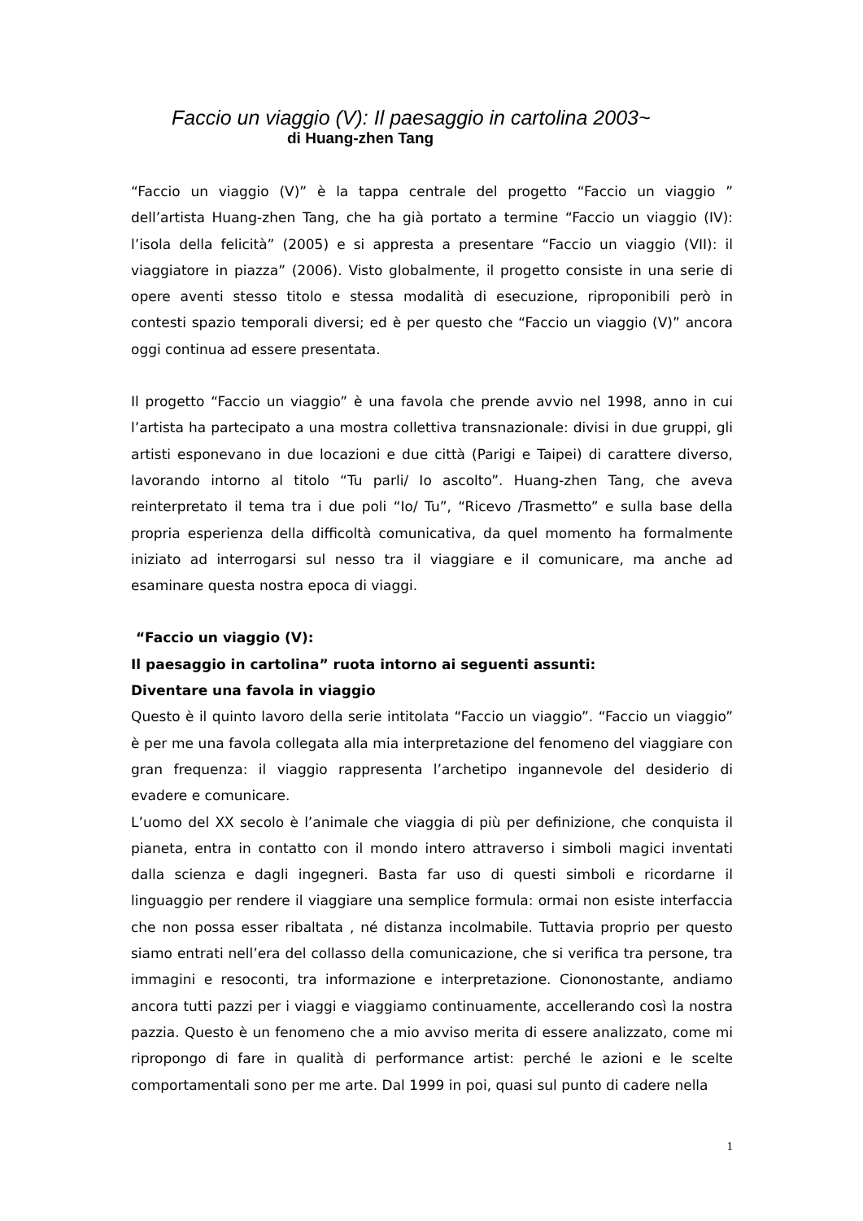Faccio un viaggio (V): Il paesaggio in cartolina 2003~
di Huang-zhen Tang
“Faccio un viaggio (V)” è la tappa centrale del progetto “Faccio un viaggio ” dell’artista Huang-zhen Tang, che ha già portato a termine “Faccio un viaggio (IV): l’isola della felicità” (2005) e si appresta a presentare “Faccio un viaggio (VII): il viaggiatore in piazza” (2006). Visto globalmente, il progetto consiste in una serie di opere aventi stesso titolo e stessa modalità di esecuzione, riproponibili però in contesti spazio temporali diversi; ed è per questo che “Faccio un viaggio (V)” ancora oggi continua ad essere presentata.
Il progetto “Faccio un viaggio” è una favola che prende avvio nel 1998, anno in cui l’artista ha partecipato a una mostra collettiva transnazionale: divisi in due gruppi, gli artisti esponevano in due locazioni e due città (Parigi e Taipei) di carattere diverso, lavorando intorno al titolo “Tu parli/ Io ascolto”. Huang-zhen Tang, che aveva reinterpretato il tema tra i due poli “Io/ Tu”, “Ricevo /Trasmetto” e sulla base della propria esperienza della difficoltà comunicativa, da quel momento ha formalmente iniziato ad interrogarsi sul nesso tra il viaggiare e il comunicare, ma anche ad esaminare questa nostra epoca di viaggi.
“Faccio un viaggio (V):
Il paesaggio in cartolina” ruota intorno ai seguenti assunti:
Diventare una favola in viaggio
Questo è il quinto lavoro della serie intitolata “Faccio un viaggio”. “Faccio un viaggio” è per me una favola collegata alla mia interpretazione del fenomeno del viaggiare con gran frequenza: il viaggio rappresenta l’archetipo ingannevole del desiderio di evadere e comunicare.
L’uomo del XX secolo è l’animale che viaggia di più per definizione, che conquista il pianeta, entra in contatto con il mondo intero attraverso i simboli magici inventati dalla scienza e dagli ingegneri. Basta far uso di questi simboli e ricordarne il linguaggio per rendere il viaggiare una semplice formula: ormai non esiste interfaccia che non possa esser ribaltata , né distanza incolmabile. Tuttavia proprio per questo siamo entrati nell’era del collasso della comunicazione, che si verifica tra persone, tra immagini e resoconti, tra informazione e interpretazione. Ciononostante, andiamo ancora tutti pazzi per i viaggi e viaggiamo continuamente, accellerando così la nostra pazzia. Questo è un fenomeno che a mio avviso merita di essere analizzato, come mi ripropongo di fare in qualità di performance artist: perché le azioni e le scelte comportamentali sono per me arte. Dal 1999 in poi, quasi sul punto di cadere nella
1